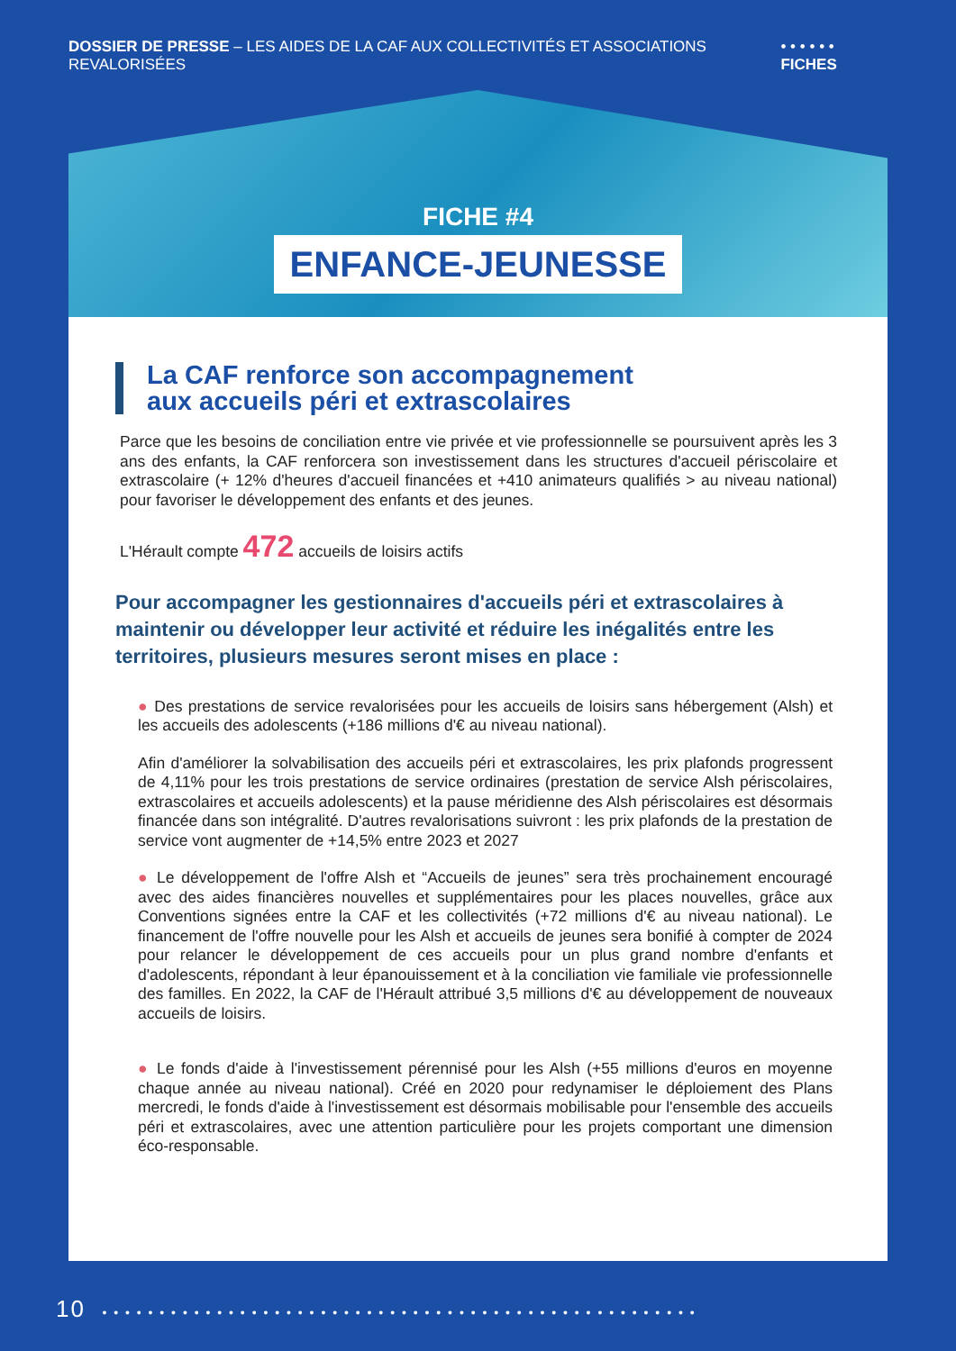DOSSIER DE PRESSE – LES AIDES DE LA CAF AUX COLLECTIVITÉS ET ASSOCIATIONS REVALORISÉES • • • • • • FICHES
FICHE #4
ENFANCE-JEUNESSE
La CAF renforce son accompagnement
aux accueils péri et extrascolaires
Parce que les besoins de conciliation entre vie privée et vie professionnelle se poursuivent après les 3 ans des enfants, la CAF renforcera son investissement dans les structures d'accueil périscolaire et extrascolaire (+ 12% d'heures d'accueil financées et +410 animateurs qualifiés > au niveau national) pour favoriser le développement des enfants et des jeunes.
L'Hérault compte 472 accueils de loisirs actifs
Pour accompagner les gestionnaires d'accueils péri et extrascolaires à maintenir ou développer leur activité et réduire les inégalités entre les territoires, plusieurs mesures seront mises en place :
● Des prestations de service revalorisées pour les accueils de loisirs sans hébergement (Alsh) et les accueils des adolescents (+186 millions d'€ au niveau national).
Afin d'améliorer la solvabilisation des accueils péri et extrascolaires, les prix plafonds progressent de 4,11% pour les trois prestations de service ordinaires (prestation de service Alsh périscolaires, extrascolaires et accueils adolescents) et la pause méridienne des Alsh périscolaires est désormais financée dans son intégralité. D'autres revalorisations suivront : les prix plafonds de la prestation de service vont augmenter de +14,5% entre 2023 et 2027
● Le développement de l'offre Alsh et “Accueils de jeunes” sera très prochainement encouragé avec des aides financières nouvelles et supplémentaires pour les places nouvelles, grâce aux Conventions signées entre la CAF et les collectivités (+72 millions d'€ au niveau national). Le financement de l'offre nouvelle pour les Alsh et accueils de jeunes sera bonifié à compter de 2024 pour relancer le développement de ces accueils pour un plus grand nombre d'enfants et d'adolescents, répondant à leur épanouissement et à la conciliation vie familiale vie professionnelle des familles. En 2022, la CAF de l'Hérault attribué 3,5 millions d'€ au développement de nouveaux accueils de loisirs.
● Le fonds d'aide à l'investissement pérennisé pour les Alsh (+55 millions d'euros en moyenne chaque année au niveau national). Créé en 2020 pour redynamiser le déploiement des Plans mercredi, le fonds d'aide à l'investissement est désormais mobilisable pour l'ensemble des accueils péri et extrascolaires, avec une attention particulière pour les projets comportant une dimension éco-responsable.
10 • • • • • • • • • • • • • • • • • • • • • • • • • • • • • • • • • • • • • • • • • • • • • • • • • • • •